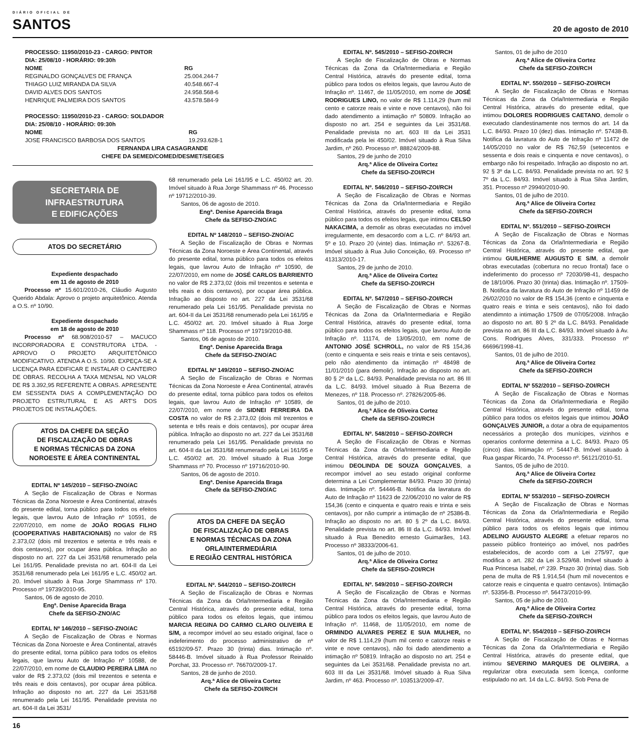DIÁRIO OFICIAL DE
SANTOS
20 de agosto de 2010
PROCESSO: 11950/2010-23 - CARGO: PINTOR
DIA: 25/08/10 - HORÁRIO: 09:30h
| NOME | RG |
| --- | --- |
| REGINALDO GONÇALVES DE FRANÇA | 25.004.244-7 |
| THIAGO LUIZ MIRANDA DA SILVA | 40.548.667-4 |
| DAVID ALVES DOS SANTOS | 24.958.568-6 |
| HENRIQUE PALMEIRA DOS SANTOS | 43.578.584-9 |
PROCESSO: 11950/2010-23 - CARGO: SOLDADOR
DIA: 25/08/10 - HORÁRIO: 09:30h
| NOME | RG |
| --- | --- |
| JOSE FRANCISCO BARBOSA DOS SANTOS | 19.293.628-1 |
FERNANDA LIRA CASAGRANDE
CHEFE DA SEMED/COMED/DESMET/SEGES
SECRETARIA DE
INFRAESTRUTURA
E EDIFICAÇÕES
ATOS DO SECRETÁRIO
Expediente despachado
em 11 de agosto de 2010
Processo nº 15.601/2010-26, Cláudio Augusto Querido Abdala: Aprovo o projeto arquitetônico. Atenda a O.S. nº 10/90.
Expediente despachado
em 18 de agosto de 2010
Processo nº 68.908/2010-57 – MACUCO INCORPORADORA E CONSTRUTORA LTDA. - APROVO O PROJETO ARQUITETÔNICO MODIFICATIVO. ATENDA A O.S. 10/90. EXPEÇA-SE A LICENÇA PARA EDIFICAR E INSTALAR O CANTEIRO DE OBRAS. RECOLHA A TAXA MENSAL NO VALOR DE R$ 3.392,95 REFERENTE A OBRAS. APRESENTE EM SESSENTA DIAS A COMPLEMENTAÇÃO DO PROJETO ESTRUTURAL E AS ART'S DOS PROJETOS DE INSTALAÇÕES.
ATOS DA CHEFE DA SEÇÃO
DE FISCALIZAÇÃO DE OBRAS
E NORMAS TÉCNICAS DA ZONA
NOROESTE E ÁREA CONTINENTAL
EDITAL Nº 145/2010 – SEFISO-ZNO/AC
A Seção de Fiscalização de Obras e Normas Técnicas da Zona Noroeste e Área Continental, através do presente edital, torna público para todos os efeitos legais, que lavrou Auto de Infração nº 10591, de 22/07/2010, em nome de JOÃO ROGAS FILHO (COOPERATIVAS HABITACIONAIS) no valor de R$ 2.373,02 (dois mil trezentos e setenta e três reais e dois centavos), por ocupar área pública. Infração ao disposto no art. 227 da Lei 3531/68 renumerado pela Lei 161/95. Penalidade prevista no art. 604-II da Lei 3531/68 renumerado pela Lei 161/95 e L.C. 450/02 art. 20. Imóvel situado à Rua Jorge Shammass nº 170. Processo nº 19739/2010-95.
Santos, 06 de agosto de 2010.
Engª. Denise Aparecida Braga
Chefe da SEFISO-ZNO/AC
EDITAL Nº 146/2010 – SEFISO-ZNO/AC
A Seção de Fiscalização de Obras e Normas Técnicas da Zona Noroeste e Área Continental, através do presente edital, torna público para todos os efeitos legais, que lavrou Auto de Infração nº 10588, de 22/07/2010, em nome de CLAUDIO PEREIRA LIMA no valor de R$ 2.373,02 (dois mil trezentos e setenta e três reais e dois centavos), por ocupar área pública. Infração ao disposto no art. 227 da Lei 3531/68 renumerado pela Lei 161/95. Penalidade prevista no art. 604-II da Lei 3531/
68 renumerado pela Lei 161/95 e L.C. 450/02 art. 20. Imóvel situado à Rua Jorge Shammass nº 46. Processo nº 19712/2010-39.
Santos, 06 de agosto de 2010.
Engª. Denise Aparecida Braga
Chefe da SEFISO-ZNO/AC
EDITAL Nº 148/2010 – SEFISO-ZNO/AC
A Seção de Fiscalização de Obras e Normas Técnicas da Zona Noroeste e Área Continental, através do presente edital, torna público para todos os efeitos legais, que lavrou Auto de Infração nº 10590, de 22/07/2010, em nome de JOSÉ CARLOS BARRIENTO no valor de R$ 2.373,02 (dois mil trezentos e setenta e três reais e dois centavos), por ocupar área pública. Infração ao disposto no art. 227 da Lei 3531/68 renumerado pela Lei 161/95. Penalidade prevista no art. 604-II da Lei 3531/68 renumerado pela Lei 161/95 e L.C. 450/02 art. 20. Imóvel situado à Rua Jorge Shammass nº 118. Processo nº 19719/2010-88.
Santos, 06 de agosto de 2010.
Engª. Denise Aparecida Braga
Chefe da SEFISO-ZNO/AC
EDITAL Nº 149/2010 – SEFISO-ZNO/AC
A Seção de Fiscalização de Obras e Normas Técnicas da Zona Noroeste e Área Continental, através do presente edital, torna público para todos os efeitos legais, que lavrou Auto de Infração nº 10589, de 22/07/2010, em nome de SIDNEI FERREIRA DA COSTA no valor de R$ 2.373,02 (dois mil trezentos e setenta e três reais e dois centavos), por ocupar área pública. Infração ao disposto no art. 227 da Lei 3531/68 renumerado pela Lei 161/95. Penalidade prevista no art. 604-II da Lei 3531/68 renumerado pela Lei 161/95 e L.C. 450/02 art. 20. Imóvel situado à Rua Jorge Shammass nº 70. Processo nº 19716/2010-90.
Santos, 06 de agosto de 2010.
Engª. Denise Aparecida Braga
Chefe da SEFISO-ZNO/AC
ATOS DA CHEFE DA SEÇÃO
DE FISCALIZAÇÃO DE OBRAS
E NORMAS TÉCNICAS DA ZONA
ORLA/INTERMEDIÁRIA
E REGIÃO CENTRAL HISTÓRICA
EDITAL Nº. 544/2010 – SEFISO-ZOI/RCH
A Seção de Fiscalização de Obras e Normas Técnicas da Zona da Orla/Intermediaria e Região Central Histórica, através do presente edital, torna público para todos os efeitos legais, que intimou MARCIA REGINA DO CARMO CLARO OLIVEIRA E S/M, a recompor imóvel ao seu estado original, face o indeferimento do processo administrativo de nº 65192/09-57. Prazo 30 (trinta) dias. Intimação nº. 58446-B. Imóvel situado à Rua Professor Reinaldo Porchat, 33. Processo nº. 76670/2009-17.
Santos, 28 de junho de 2010.
Arq.ª Alice de Oliveira Cortez
Chefe da SEFISO-ZOI/RCH
EDITAL Nº. 545/2010 – SEFISO-ZOI/RCH
A Seção de Fiscalização de Obras e Normas Técnicas da Zona da Orla/Intermediaria e Região Central Histórica, através do presente edital, torna público para todos os efeitos legais, que lavrou Auto de Infração nº. 11467, de 11/05/2010, em nome de JOSÉ RODRIGUES LINO, no valor de R$ 1.114,29 (hum mil cento e catorze reais e vinte e nove centavos), não foi dado atendimento a intimação nº 50809. Infração ao disposto no art. 254 e seguintes da Lei 3531/68. Penalidade prevista no art. 603 III da Lei 3531 modificada pela lei 450/02. Imóvel situado à Rua Silva Jardim, nº 260. Processo nº. 88824/2009-88.
Santos, 29 de junho de 2010
Arq.ª Alice de Oliveira Cortez
Chefe da SEFISO-ZOI/RCH
EDITAL Nº. 546/2010 – SEFISO-ZOI/RCH
A Seção de Fiscalização de Obras e Normas Técnicas da Zona da Orla/Intermediaria e Região Central Histórica, através do presente edital, torna público para todos os efeitos legais, que intimou CELSO NAKACIMA, a demolir as obras executadas no imóvel irregularmente, em desacordo com a L.C. nº 84/93 art. 5º e 10. Prazo 20 (vinte) dias. Intimação nº. 53267-B. Imóvel situado à Rua Julio Conceição, 69. Processo nº 41313/2010-17.
Santos, 29 de junho de 2010.
Arq.ª Alice de Oliveira Cortez
Chefe da SEFISO-ZOI/RCH
EDITAL Nº. 547/2010 – SEFISO-ZOI/RCH
A Seção de Fiscalização de Obras e Normas Técnicas da Zona da Orla/Intermediaria e Região Central Histórica, através do presente edital, torna público para todos os efeitos legais, que lavrou Auto de Infração nº. 11174, de 13/05/2010, em nome de ANTONIO JOSÉ SCHROLL, no valor de R$ 154,36 (cento e cinquenta e seis reais e trinta e seis centavos), pelo não atendimento da intimação nº 48498 de 11/01/2010 (para demolir). Infração ao disposto no art. 80 § 2º da L.C. 84/93. Penalidade prevista no art. 86 III da L.C. 84/93. Imóvel situado à Rua Bezerra de Menezes, nº 118. Processo nº. 27826/2005-86.
Santos, 01 de julho de 2010.
Arq.ª Alice de Oliveira Cortez
Chefe da SEFISO-ZOI/RCH
EDITAL Nº. 548/2010 – SEFISO-ZOI/RCH
A Seção de Fiscalização de Obras e Normas Técnicas da Zona da Orla/Intermediaria e Região Central Histórica, através do presente edital, que intimou DEOLINDA DE SOUZA GONÇALVES, a recompor imóvel ao seu estado original conforme determina a Lei Complementar 84/93. Prazo 30 (trinta) dias. Intimação nº. 54446-B. Notifica da lavratura do Auto de Infração nº 11623 de 22/06/2010 no valor de R$ 154,36 (cento e cinquenta e quatro reais e trinta e seis centavos), por não cumprir a intimação de nº 25386-B. Infração ao disposto no art. 80 § 2º da L.C. 84/93. Penalidade prevista no art. 86 III da L.C. 84/93. Imóvel situado à Rua Benedito ernesto Guimarães, 143. Processo nº 38333/2006-61.
Santos, 01 de julho de 2010.
Arq.ª Alice de Oliveira Cortez
Chefe da SEFISO-ZOI/RCH
EDITAL Nº. 549/2010 – SEFISO-ZOI/RCH
A Seção de Fiscalização de Obras e Normas Técnicas da Zona da Orla/Intermediaria e Região Central Histórica, através do presente edital, torna público para todos os efeitos legais, que lavrou Auto de Infração nº. 11468, de 11/05/2010, em nome de ORMINDO ALVARES PEREZ E SUA MULHER, no valor de R$ 1.114,29 (hum mil cento e catorze reais e vinte e nove centavos), não foi dado atendimento a intimação nº 50819. Infração ao disposto no art. 254 e seguintes da Lei 3531/68. Penalidade prevista no art. 603 III da Lei 3531/68. Imóvel situado à Rua Silva Jardim, nº 463. Processo nº. 103513/2009-47.
Santos, 01 de julho de 2010
Arq.ª Alice de Oliveira Cortez
Chefe da SEFISO-ZOI/RCH
EDITAL Nº. 550/2010 – SEFISO-ZOI/RCH
A Seção de Fiscalização de Obras e Normas Técnicas da Zona da Orla/Intermediaria e Região Central Histórica, através do presente edital, que intimou DOLORES RODRIGUES CAETANO, demolir o executado clandestinamente nos termos do art. 14 da L.C. 84/93. Prazo 10 (dez) dias. Intimação nº. 57438-B. Notifica da lavratura do Auto de Infração nº 11472 de 14/05/2010 no valor de R$ 762,59 (setecentos e sessenta e dois reais e cinquenta e nove centavos), o embargo não foi respeitado. Infração ao disposto no art. 92 § 3º da L.C. 84/93. Penalidade prevista no art. 92 § 7º da L.C. 84/93. Imóvel situado à Rua Silva Jardim, 351. Processo nº 29940/2010-90.
Santos, 01 de julho de 2010.
Arq.ª Alice de Oliveira Cortez
Chefe da SEFISO-ZOI/RCH
EDITAL Nº. 551/2010 – SEFISO-ZOI/RCH
A Seção de Fiscalização de Obras e Normas Técnicas da Zona da Orla/Intermediaria e Região Central Histórica, através do presente edital, que intimou GUILHERME AUGUSTO E S/M, a demolir obras executadas (cobertura no recuo frontal) face o indeferimento do processo nº 72030/98-41, despacho de 18/10/06. Prazo 30 (trinta) dias. Intimação nº. 17509-B. Notifica da lavratura do Auto de Infração nº 11459 de 26/02/2010 no valor de R$ 154,36 (cento e cinquenta e quatro reais e trinta e seis centavos), não foi dado atendimnto a intimação 17509 de 07/05/2008. Infração ao disposto no art. 80 § 2º da L.C. 84/93. Penalidade prevista no art. 86 III da L.C. 84/93. Imóvel situado à Av. Cons. Rodrigues Alves, 331/333. Processo nº 66696/1998-41.
Santos, 01 de julho de 2010.
Arq.ª Alice de Oliveira Cortez
Chefe da SEFISO-ZOI/RCH
EDITAL Nº 552/2010 – SEFISO-ZOI/RCH
A Seção de Fiscalização de Obras e Normas Técnicas da Zona da Orla/Intermediaria e Região Central Histórica, através do presente edital, torna público para todos os efeitos legais que intimou JOÃO GONÇALVES JUNIOR, a dotar a obra de equipamentos necessários a proteção dos munícipes, vizinhos e operarios conforme determina a L.C. 84/93. Prazo 05 (cinco) dias. Intimação nº. 54447-B. Imóvel situado à Rua gaspar Ricardo, 74. Processo nº. 56121/2010-51.
Santos, 05 de julho de 2010.
Arq.ª Alice de Oliveira Cortez
Chefe da SEFISO-ZOI/RCH
EDITAL Nº 553/2010 – SEFISO-ZOI/RCH
A Seção de Fiscalização de Obras e Normas Técnicas da Zona da Orla/Intermediaria e Região Central Histórica, através do presente edital, torna público para todos os efeitos legais que intimou ADELINO AUGUSTO ALEGRE a efetuar reparos no passeio público fronteiriço ao imóvel, nos padrões estabelecidos, de acordo com a Lei 275/97, que modifica o art. 282 da Lei 3.529/68. Imóvel situado à Rua Princesa Isabel, nº 239. Prazo 30 (trinta) dias. Sob pena de multa de R$ 1.914,54 (hum mil novecentos e catorze reais e cinquenta e quatro centavos). Intimação nº. 53356-B. Processo nº. 56473/2010-99.
Santos, 05 de julho de 2010.
Arq.ª Alice de Oliveira Cortez
Chefe da SEFISO-ZOI/RCH
EDITAL Nº. 554/2010 – SEFISO-ZOI/RCH
A Seção de Fiscalização de Obras e Normas Técnicas da Zona da Orla/Intermediaria e Região Central Histórica, através do presente edital, que intimou SEVERINO MARQUES DE OLIVEIRA, a regularizar obra executada sem licença, conforme estipulado no art. 14 da L.C. 84/93. Sob Pena de
16